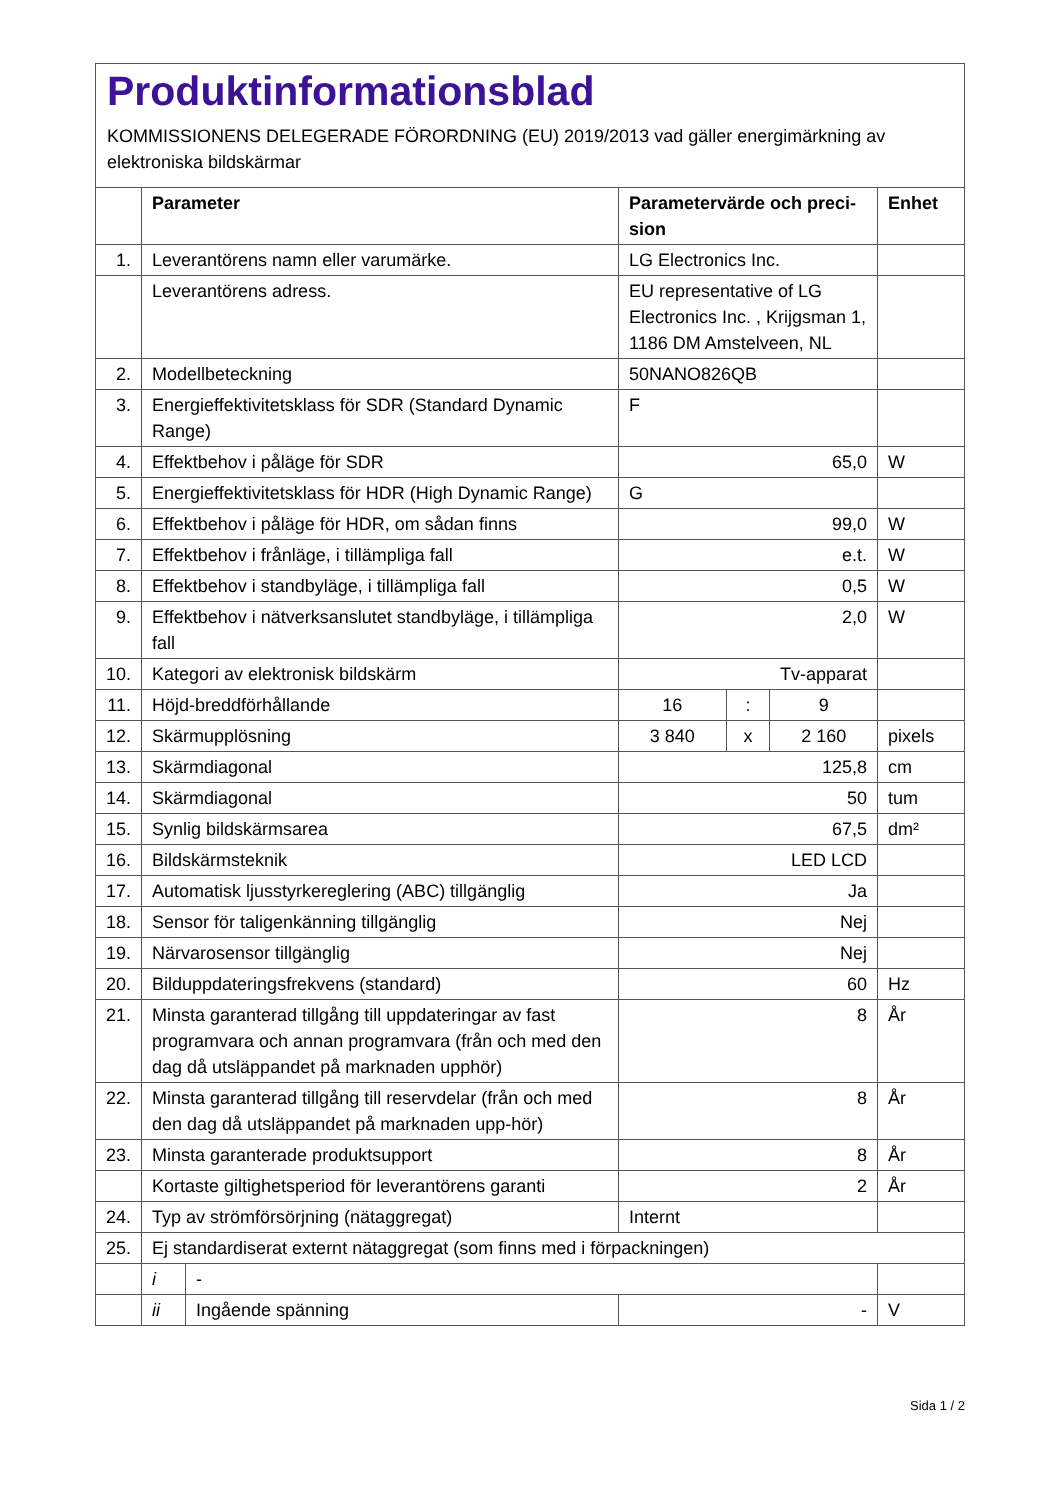Produktinformationsblad
KOMMISSIONENS DELEGERADE FÖRORDNING (EU) 2019/2013 vad gäller energimärkning av elektroniska bildskärmar
| | Parameter | | Parametervärde och preci-sion | | | Enhet |
| --- | --- | --- | --- | --- | --- | --- |
| 1. | Leverantörens namn eller varumärke. | | LG Electronics Inc. | | | |
| | Leverantörens adress. | | EU representative of LG Electronics Inc. , Krijgsman 1, 1186 DM Amstelveen, NL | | | |
| 2. | Modellbeteckning | | 50NANO826QB | | | |
| 3. | Energieffektivitetsklass för SDR (Standard Dynamic Range) | | F | | | |
| 4. | Effektbehov i påläge för SDR | | 65,0 | | | W |
| 5. | Energieffektivitetsklass för HDR (High Dynamic Range) | | G | | | |
| 6. | Effektbehov i påläge för HDR, om sådan finns | | 99,0 | | | W |
| 7. | Effektbehov i frånläge, i tillämpliga fall | | e.t. | | | W |
| 8. | Effektbehov i standbyläge, i tillämpliga fall | | 0,5 | | | W |
| 9. | Effektbehov i nätverksanslutet standbyläge, i tillämpliga fall | | 2,0 | | | W |
| 10. | Kategori av elektronisk bildskärm | | Tv-apparat | | | |
| 11. | Höjd-breddförhållande | | 16 | : | 9 | |
| 12. | Skärmupplösning | | 3 840 | x | 2 160 | pixels |
| 13. | Skärmdiagonal | | 125,8 | | | cm |
| 14. | Skärmdiagonal | | 50 | | | tum |
| 15. | Synlig bildskärmsarea | | 67,5 | | | dm² |
| 16. | Bildskärmsteknik | | LED LCD | | | |
| 17. | Automatisk ljusstyrkereglering (ABC) tillgänglig | | Ja | | | |
| 18. | Sensor för taligenkänning tillgänglig | | Nej | | | |
| 19. | Närvarosensor tillgänglig | | Nej | | | |
| 20. | Bilduppdateringsfrekvens (standard) | | 60 | | | Hz |
| 21. | Minsta garanterad tillgång till uppdateringar av fast programvara och annan programvara (från och med den dag då utsläppandet på marknaden upphör) | | 8 | | | År |
| 22. | Minsta garanterad tillgång till reservdelar (från och med den dag då utsläppandet på marknaden upp-hör) | | 8 | | | År |
| 23. | Minsta garanterade produktsupport | | 8 | | | År |
| | Kortaste giltighetsperiod för leverantörens garanti | | 2 | | | År |
| 24. | Typ av strömförsörjning (nätaggregat) | | Internt | | | |
| 25. | Ej standardiserat externt nätaggregat (som finns med i förpackningen) | | | | | |
| | i | - | | | | |
| | ii | Ingående spänning | - | | | V |
Sida 1 / 2